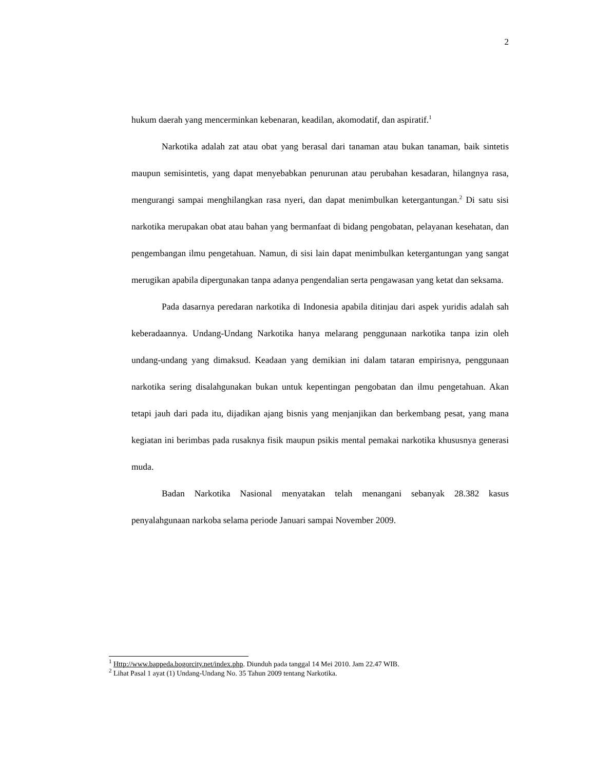2
hukum daerah yang mencerminkan kebenaran, keadilan, akomodatif, dan aspiratif.<sup>1</sup>
Narkotika adalah zat atau obat yang berasal dari tanaman atau bukan tanaman, baik sintetis maupun semisintetis, yang dapat menyebabkan penurunan atau perubahan kesadaran, hilangnya rasa, mengurangi sampai menghilangkan rasa nyeri, dan dapat menimbulkan ketergantungan.<sup>2</sup> Di satu sisi narkotika merupakan obat atau bahan yang bermanfaat di bidang pengobatan, pelayanan kesehatan, dan pengembangan ilmu pengetahuan. Namun, di sisi lain dapat menimbulkan ketergantungan yang sangat merugikan apabila dipergunakan tanpa adanya pengendalian serta pengawasan yang ketat dan seksama.
Pada dasarnya peredaran narkotika di Indonesia apabila ditinjau dari aspek yuridis adalah sah keberadaannya. Undang-Undang Narkotika hanya melarang penggunaan narkotika tanpa izin oleh undang-undang yang dimaksud. Keadaan yang demikian ini dalam tataran empirisnya, penggunaan narkotika sering disalahgunakan bukan untuk kepentingan pengobatan dan ilmu pengetahuan. Akan tetapi jauh dari pada itu, dijadikan ajang bisnis yang menjanjikan dan berkembang pesat, yang mana kegiatan ini berimbas pada rusaknya fisik maupun psikis mental pemakai narkotika khususnya generasi muda.
Badan Narkotika Nasional menyatakan telah menangani sebanyak 28.382 kasus penyalahgunaan narkoba selama periode Januari sampai November 2009.
<sup>1</sup> Http://www.bappeda.bogorcity.net/index.php. Diunduh pada tanggal 14 Mei 2010. Jam 22.47 WIB.
<sup>2</sup> Lihat Pasal 1 ayat (1) Undang-Undang No. 35 Tahun 2009 tentang Narkotika.